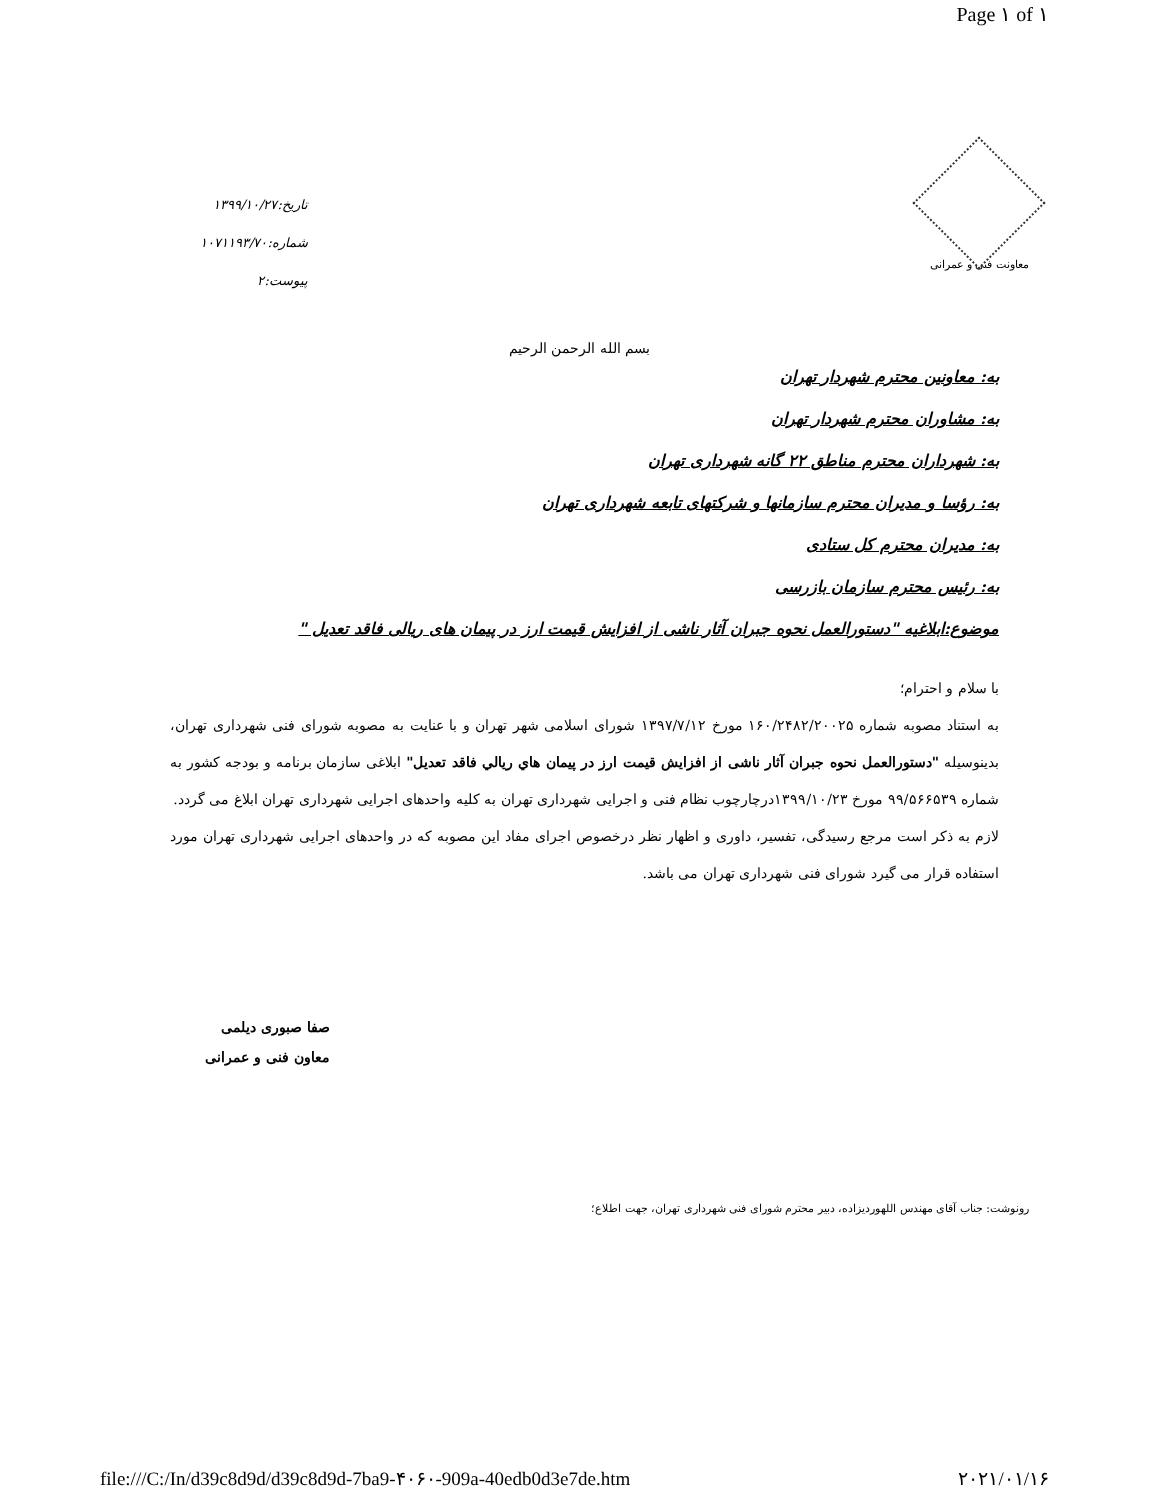Page ۱ of ۱
تاریخ:۱۳۹۹/۱۰/۲۷
شماره:۱۰۷۱۱۹۳/۷۰
پیوست:۲
معاونت فنی و عمرانی
بسم الله الرحمن الرحیم
به: معاونین محترم شهردار تهران
به: مشاوران محترم شهردار تهران
به: شهرداران محترم مناطق ۲۲ گانه شهرداری تهران
به: رؤسا و مدیران محترم سازمانها و شرکتهای تابعه شهرداری تهران
به: مدیران محترم کل ستادی
به: رئیس محترم سازمان بازرسی
موضوع:ابلاغیه "دستورالعمل نحوه جبران آثار ناشی از افزایش قیمت ارز در پیمان های ریالی فاقد تعدیل "
با سلام و احترام؛
به استناد مصوبه شماره ۱۶۰/۲۴۸۲/۲۰۰۲۵ مورخ ۱۳۹۷/۷/۱۲ شورای اسلامی شهر تهران و با عنایت به مصوبه شورای فنی شهرداری تهران، بدینوسیله "دستورالعمل نحوه جبران آثار ناشی از افزایش قیمت ارز در پیمان هاي ريالي فاقد تعديل" ابلاغی سازمان برنامه و بودجه کشور به شماره ۹۹/۵۶۶۵۳۹ مورخ ۱۳۹۹/۱۰/۲۳درچارچوب نظام فنی و اجرایی شهرداری تهران به کلیه واحدهای اجرایی شهرداری تهران ابلاغ می گردد.
لازم به ذکر است مرجع رسیدگی، تفسیر، داوری و اظهار نظر درخصوص اجرای مفاد این مصوبه که در واحدهای اجرایی شهرداری تهران مورد استفاده قرار می گیرد شورای فنی شهرداری تهران می باشد.
صفا صبوری دیلمی
معاون فنی و عمرانی
رونوشت: جناب آقای مهندس اللهوردیزاده، دبیر محترم شورای فنی شهرداری تهران، جهت اطلاع؛
file:///C:/In/d39c8d9d/d39c8d9d-7ba9-۴۰۶۰-909a-40edb0d3e7de.htm ۲۰۲۱/۰۱/۱۶